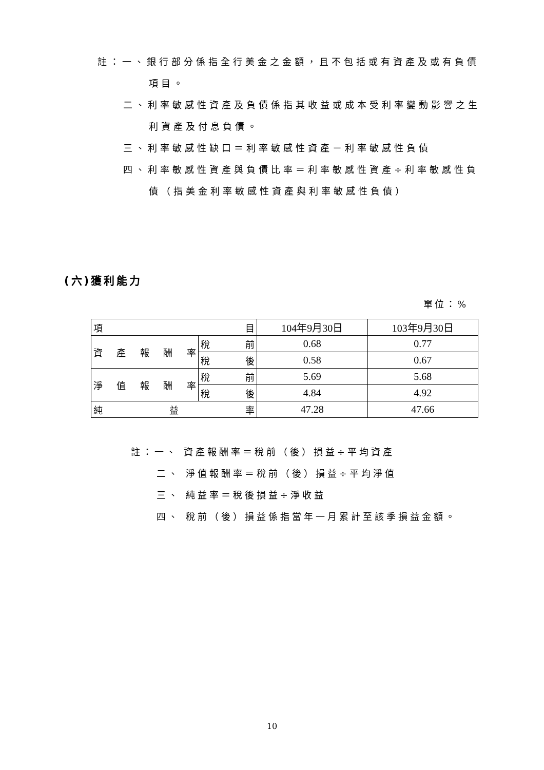註：一、銀行部分係指全行美金之金額，且不包括或有資產及或有負債
項目。
二、利率敏感性資產及負債係指其收益或成本受利率變動影響之生
利資產及付息負債。
三、利率敏感性缺口＝利率敏感性資產－利率敏感性負債
四、利率敏感性資產與負債比率＝利率敏感性資產÷利率敏感性負
債（指美金利率敏感性資產與利率敏感性負債）
(六)獲利能力
單位：%
| 項 目 | | 104年9月30日 | 103年9月30日 |
| 資 產 報 酬 率 | 稅 前 | 0.68 | 0.77 |
| | 稅 後 | 0.58 | 0.67 |
| 淨 值 報 酬 率 | 稅 前 | 5.69 | 5.68 |
| | 稅 後 | 4.84 | 4.92 |
| 純 益 率 | | 47.28 | 47.66 |
註：一、 資產報酬率＝稅前（後）損益÷平均資產
二、 淨值報酬率＝稅前（後）損益÷平均淨值
三、 純益率＝稅後損益÷淨收益
四、 稅前（後）損益係指當年一月累計至該季損益金額。
10